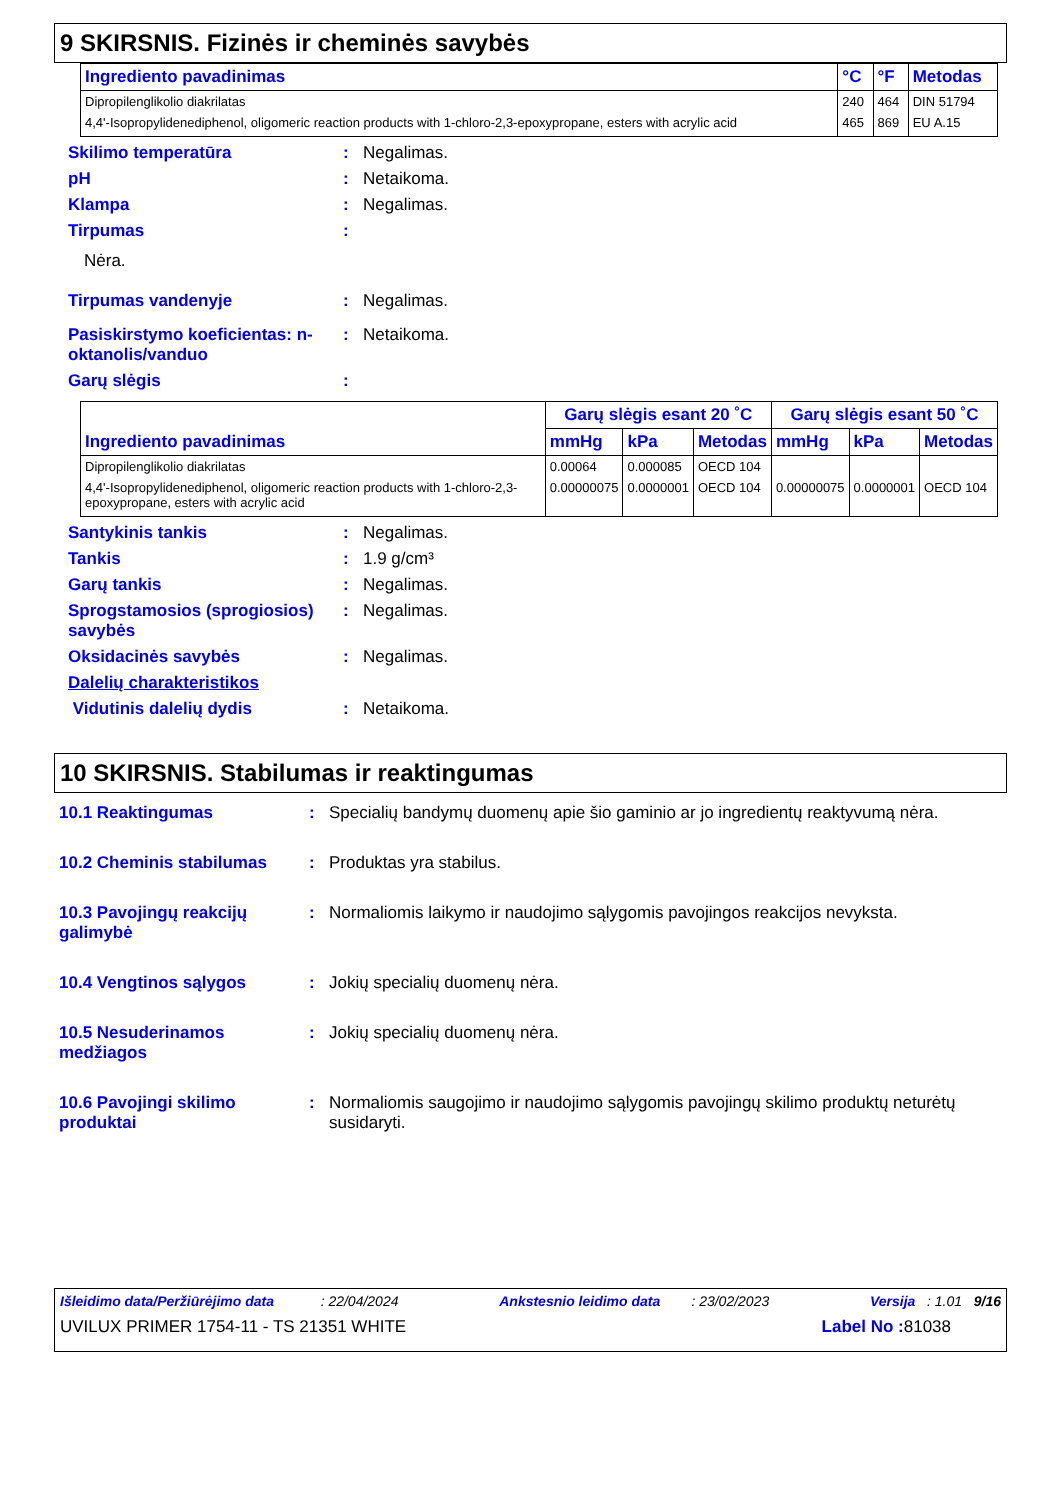9 SKIRSNIS. Fizinės ir cheminės savybės
| Ingrediento pavadinimas | °C | °F | Metodas |
| --- | --- | --- | --- |
| Dipropilenglikolio diakrilatas | 240 | 464 | DIN 51794 |
| 4,4'-Isopropylidenediphenol, oligomeric reaction products with 1-chloro-2,3-epoxypropane, esters with acrylic acid | 465 | 869 | EU A.15 |
Skilimo temperatūra: Negalimas.
pH: Netaikoma.
Klampa: Negalimas.
Tirpumas:
Nėra.
Tirpumas vandenyje: Negalimas.
Pasiskirstymo koeficientas: n-oktanolis/vanduo: Netaikoma.
Garų slėgis:
| Ingrediento pavadinimas | Garų slėgis esant 20 ˚C | | | Garų slėgis esant 50 ˚C | | |
| --- | --- | --- | --- | --- | --- | --- |
| | mmHg | kPa | Metodas | mmHg | kPa | Metodas |
| Dipropilenglikolio diakrilatas | 0.00064 | 0.000085 | OECD 104 | | | |
| 4,4'-Isopropylidenediphenol, oligomeric reaction products with 1-chloro-2,3-epoxypropane, esters with acrylic acid | 0.00000075 | 0.0000001 | OECD 104 | 0.00000075 | 0.0000001 | OECD 104 |
Santykinis tankis: Negalimas.
Tankis: 1.9 g/cm³
Garų tankis: Negalimas.
Sprogstamosios (sprogiosios) savybės: Negalimas.
Oksidacinės savybės: Negalimas.
Dalelių charakteristikos
Vidutinis dalelių dydis: Netaikoma.
10 SKIRSNIS. Stabilumas ir reaktingumas
10.1 Reaktingumas: Specialių bandymų duomenų apie šio gaminio ar jo ingredientų reaktyvumą nėra.
10.2 Cheminis stabilumas: Produktas yra stabilus.
10.3 Pavojingų reakcijų galimybė: Normaliomis laikymo ir naudojimo sąlygomis pavojingos reakcijos nevyksta.
10.4 Vengtinos sąlygos: Jokių specialių duomenų nėra.
10.5 Nesuderinamos medžiagos: Jokių specialių duomenų nėra.
10.6 Pavojingi skilimo produktai: Normaliomis saugojimo ir naudojimo sąlygomis pavojingų skilimo produktų neturėtų susidaryti.
Išleidimo data/Peržiūrėjimo data : 22/04/2024 Ankstesnio leidimo data : 23/02/2023 Versija : 1.01 9/16
UVILUX PRIMER 1754-11 - TS 21351 WHITE Label No : 81038